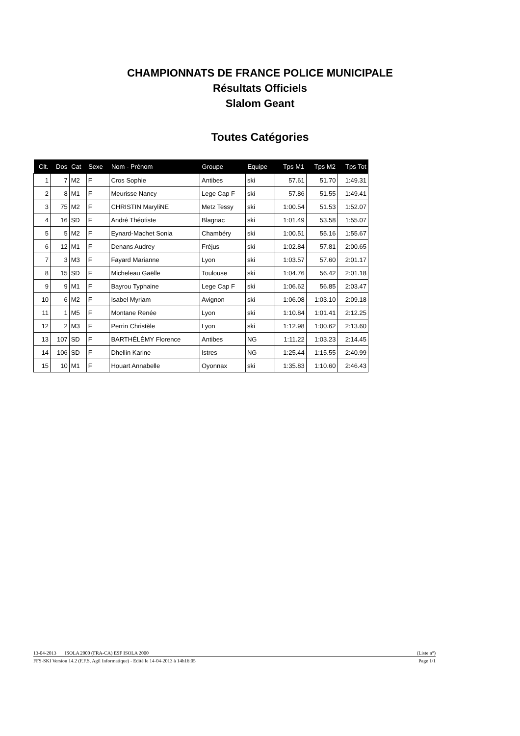CHAMPIONNATS DE FRANCE POLICE MUNICIPALE
Résultats Officiels
Slalom Geant
Toutes Catégories
| Clt. | Dos | Cat | Sexe | Nom - Prénom | Groupe | Equipe | Tps M1 | Tps M2 | Tps Tot |
| --- | --- | --- | --- | --- | --- | --- | --- | --- | --- |
| 1 | 7 | M2 | F | Cros Sophie | Antibes | ski | 57.61 | 51.70 | 1:49.31 |
| 2 | 8 | M1 | F | Meurisse Nancy | Lege Cap F | ski | 57.86 | 51.55 | 1:49.41 |
| 3 | 75 | M2 | F | CHRISTIN MaryliNE | Metz Tessy | ski | 1:00.54 | 51.53 | 1:52.07 |
| 4 | 16 | SD | F | André Théotiste | Blagnac | ski | 1:01.49 | 53.58 | 1:55.07 |
| 5 | 5 | M2 | F | Eynard-Machet Sonia | Chambéry | ski | 1:00.51 | 55.16 | 1:55.67 |
| 6 | 12 | M1 | F | Denans Audrey | Fréjus | ski | 1:02.84 | 57.81 | 2:00.65 |
| 7 | 3 | M3 | F | Fayard Marianne | Lyon | ski | 1:03.57 | 57.60 | 2:01.17 |
| 8 | 15 | SD | F | Micheleau Gaëlle | Toulouse | ski | 1:04.76 | 56.42 | 2:01.18 |
| 9 | 9 | M1 | F | Bayrou Typhaine | Lege Cap F | ski | 1:06.62 | 56.85 | 2:03.47 |
| 10 | 6 | M2 | F | Isabel Myriam | Avignon | ski | 1:06.08 | 1:03.10 | 2:09.18 |
| 11 | 1 | M5 | F | Montane Renée | Lyon | ski | 1:10.84 | 1:01.41 | 2:12.25 |
| 12 | 2 | M3 | F | Perrin Christèle | Lyon | ski | 1:12.98 | 1:00.62 | 2:13.60 |
| 13 | 107 | SD | F | BARTHÉLÉMY Florence | Antibes | NG | 1:11.22 | 1:03.23 | 2:14.45 |
| 14 | 106 | SD | F | Dhellin Karine | Istres | NG | 1:25.44 | 1:15.55 | 2:40.99 |
| 15 | 10 | M1 | F | Houart Annabelle | Oyonnax | ski | 1:35.83 | 1:10.60 | 2:46.43 |
13-04-2013 ISOLA 2000 (FRA-CA) ESF ISOLA 2000 (Liste n°)
FFS-SKI Version 14.2 (F.F.S. Agil Informatique) - Edité le 14-04-2013 à 14h16:05 Page 1/1